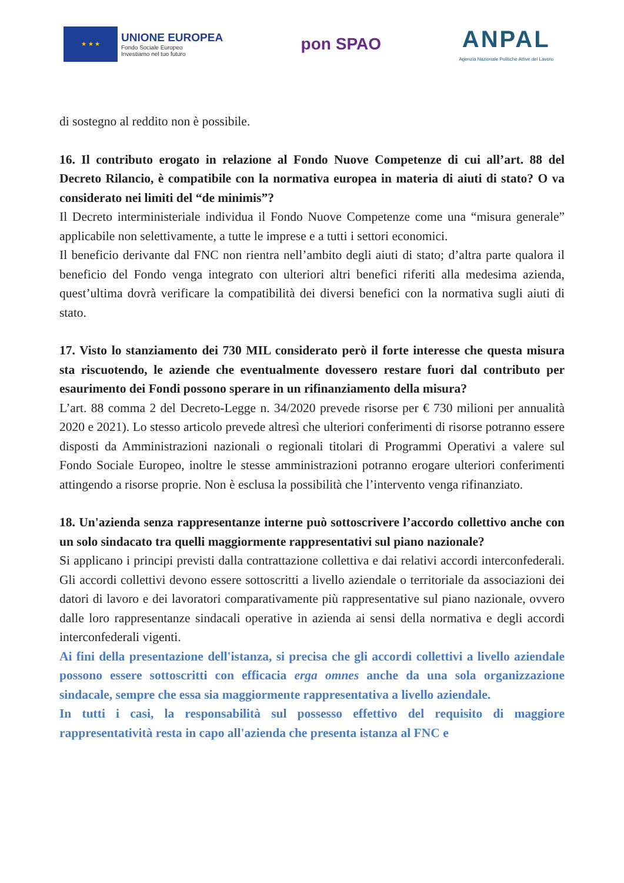★ ★ ★
UNIONE EUROPEA
Fondo Sociale Europeo
Investiamo nel tuo futuro
pon SPAO
ANPAL
Agenzia Nazionale Politiche Attive del Lavoro
di sostegno al reddito non è possibile.
16. Il contributo erogato in relazione al Fondo Nuove Competenze di cui all’art. 88 del Decreto Rilancio, è compatibile con la normativa europea in materia di aiuti di stato? O va considerato nei limiti del “de minimis”?
Il Decreto interministeriale individua il Fondo Nuove Competenze come una “misura generale” applicabile non selettivamente, a tutte le imprese e a tutti i settori economici.
Il beneficio derivante dal FNC non rientra nell’ambito degli aiuti di stato; d’altra parte qualora il beneficio del Fondo venga integrato con ulteriori altri benefici riferiti alla medesima azienda, quest’ultima dovrà verificare la compatibilità dei diversi benefici con la normativa sugli aiuti di stato.
17. Visto lo stanziamento dei 730 MIL considerato però il forte interesse che questa misura sta riscuotendo, le aziende che eventualmente dovessero restare fuori dal contributo per esaurimento dei Fondi possono sperare in un rifinanziamento della misura?
L’art. 88 comma 2 del Decreto-Legge n. 34/2020 prevede risorse per € 730 milioni per annualità 2020 e 2021). Lo stesso articolo prevede altresì che ulteriori conferimenti di risorse potranno essere disposti da Amministrazioni nazionali o regionali titolari di Programmi Operativi a valere sul Fondo Sociale Europeo, inoltre le stesse amministrazioni potranno erogare ulteriori conferimenti attingendo a risorse proprie. Non è esclusa la possibilità che l’intervento venga rifinanziato.
18. Un'azienda senza rappresentanze interne può sottoscrivere l’accordo collettivo anche con un solo sindacato tra quelli maggiormente rappresentativi sul piano nazionale?
Si applicano i principi previsti dalla contrattazione collettiva e dai relativi accordi interconfederali. Gli accordi collettivi devono essere sottoscritti a livello aziendale o territoriale da associazioni dei datori di lavoro e dei lavoratori comparativamente più rappresentative sul piano nazionale, ovvero dalle loro rappresentanze sindacali operative in azienda ai sensi della normativa e degli accordi interconfederali vigenti.
Ai fini della presentazione dell'istanza, si precisa che gli accordi collettivi a livello aziendale possono essere sottoscritti con efficacia erga omnes anche da una sola organizzazione sindacale, sempre che essa sia maggiormente rappresentativa a livello aziendale.
In tutti i casi, la responsabilità sul possesso effettivo del requisito di maggiore rappresentatività resta in capo all'azienda che presenta istanza al FNC e